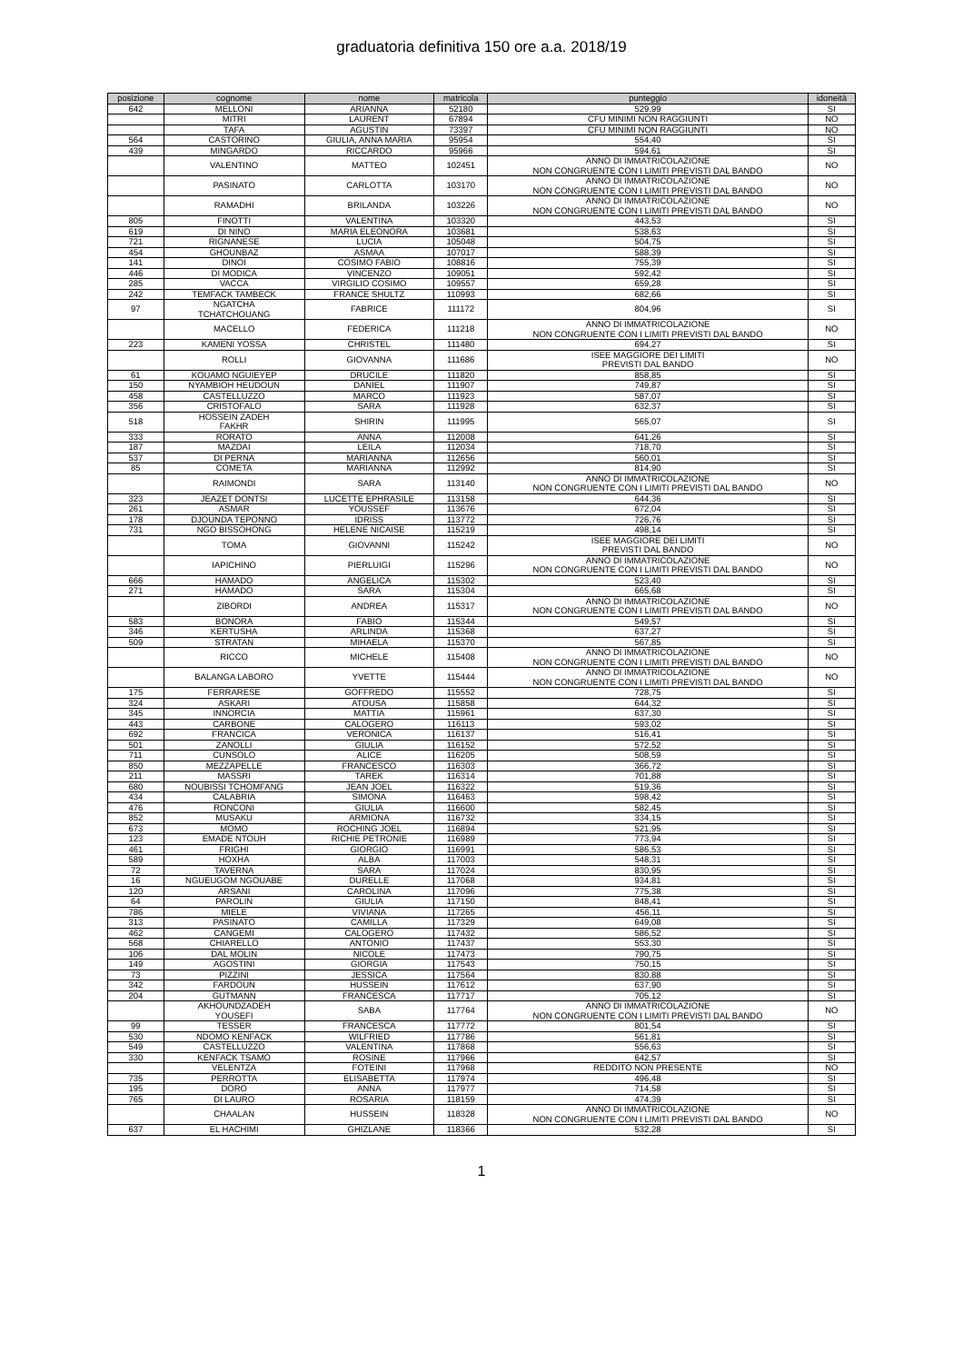graduatoria definitiva 150 ore a.a. 2018/19
| posizione | cognome | nome | matricola | punteggio | idoneità |
| --- | --- | --- | --- | --- | --- |
| 642 | MELLONI | ARIANNA | 52180 | 529,99 | SI |
| | MITRI | LAURENT | 67894 | CFU MINIMI NON RAGGIUNTI | NO |
| | TAFA | AGUSTIN | 73397 | CFU MINIMI NON RAGGIUNTI | NO |
| 564 | CASTORINO | GIULIA, ANNA MARIA | 95954 | 554,40 | SI |
| 439 | MINGARDO | RICCARDO | 95966 | 594,61 | SI |
| | VALENTINO | MATTEO | 102451 | ANNO DI IMMATRICOLAZIONE NON CONGRUENTE CON I LIMITI PREVISTI DAL BANDO | NO |
| | PASINATO | CARLOTTA | 103170 | ANNO DI IMMATRICOLAZIONE NON CONGRUENTE CON I LIMITI PREVISTI DAL BANDO | NO |
| | RAMADHI | BRILANDA | 103226 | ANNO DI IMMATRICOLAZIONE NON CONGRUENTE CON I LIMITI PREVISTI DAL BANDO | NO |
| 805 | FINOTTI | VALENTINA | 103320 | 443,53 | SI |
| 619 | DI NINO | MARIA ELEONORA | 103681 | 538,63 | SI |
| 721 | RIGNANESE | LUCIA | 105048 | 504,75 | SI |
| 454 | GHOUNBAZ | ASMAA | 107017 | 588,39 | SI |
| 141 | DINOI | COSIMO FABIO | 108816 | 755,39 | SI |
| 446 | DI MODICA | VINCENZO | 109051 | 592,42 | SI |
| 285 | VACCA | VIRGILIO COSIMO | 109557 | 659,28 | SI |
| 242 | TEMFACK TAMBECK | FRANCE SHULTZ | 110993 | 682,66 | SI |
| 97 | NGATCHA TCHATCHOUANG | FABRICE | 111172 | 804,96 | SI |
| | MACELLO | FEDERICA | 111218 | ANNO DI IMMATRICOLAZIONE NON CONGRUENTE CON I LIMITI PREVISTI DAL BANDO | NO |
| 223 | KAMENI YOSSA | CHRISTEL | 111480 | 694,27 | SI |
| | ROLLI | GIOVANNA | 111686 | ISEE MAGGIORE DEI LIMITI PREVISTI DAL BANDO | NO |
| 61 | KOUAMO NGUIEYEP | DRUCILE | 111820 | 858,85 | SI |
| 150 | NYAMBIOH HEUDOUN | DANIEL | 111907 | 749,87 | SI |
| 458 | CASTELLUZZO | MARCO | 111923 | 587,07 | SI |
| 356 | CRISTOFALO | SARA | 111928 | 632,37 | SI |
| 518 | HOSSEIN ZADEH FAKHR | SHIRIN | 111995 | 565,07 | SI |
| 333 | RORATO | ANNA | 112008 | 641,26 | SI |
| 187 | MAZDAI | LEILA | 112034 | 718,70 | SI |
| 537 | DI PERNA | MARIANNA | 112656 | 560,01 | SI |
| 85 | COMETA | MARIANNA | 112992 | 814,90 | SI |
| | RAIMONDI | SARA | 113140 | ANNO DI IMMATRICOLAZIONE NON CONGRUENTE CON I LIMITI PREVISTI DAL BANDO | NO |
| 323 | JEAZET DONTSI | LUCETTE EPHRASILE | 113158 | 644,36 | SI |
| 261 | ASMAR | YOUSSEF | 113676 | 672,04 | SI |
| 178 | DJOUNDA TEPONNO | IDRISS | 113772 | 726,76 | SI |
| 731 | NGO BISSOHONG | HELENE NICAISE | 115219 | 498,14 | SI |
| | TOMA | GIOVANNI | 115242 | ISEE MAGGIORE DEI LIMITI PREVISTI DAL BANDO | NO |
| | IAPICHINO | PIERLUIGI | 115296 | ANNO DI IMMATRICOLAZIONE NON CONGRUENTE CON I LIMITI PREVISTI DAL BANDO | NO |
| 666 | HAMADO | ANGELICA | 115302 | 523,40 | SI |
| 271 | HAMADO | SARA | 115304 | 665,68 | SI |
| | ZIBORDI | ANDREA | 115317 | ANNO DI IMMATRICOLAZIONE NON CONGRUENTE CON I LIMITI PREVISTI DAL BANDO | NO |
| 583 | BONORA | FABIO | 115344 | 549,57 | SI |
| 346 | KERTUSHA | ARLINDA | 115368 | 637,27 | SI |
| 509 | STRATAN | MIHAELA | 115370 | 567,85 | SI |
| | RICCO | MICHELE | 115408 | ANNO DI IMMATRICOLAZIONE NON CONGRUENTE CON I LIMITI PREVISTI DAL BANDO | NO |
| | BALANGA LABORO | YVETTE | 115444 | ANNO DI IMMATRICOLAZIONE NON CONGRUENTE CON I LIMITI PREVISTI DAL BANDO | NO |
| 175 | FERRARESE | GOFFREDO | 115552 | 728,75 | SI |
| 324 | ASKARI | ATOUSA | 115858 | 644,32 | SI |
| 345 | INNORCIA | MATTIA | 115961 | 637,30 | SI |
| 443 | CARBONE | CALOGERO | 116113 | 593,02 | SI |
| 692 | FRANCICA | VERONICA | 116137 | 516,41 | SI |
| 501 | ZANOLLI | GIULIA | 116152 | 572,52 | SI |
| 711 | CUNSOLO | ALICE | 116205 | 508,59 | SI |
| 850 | MEZZAPELLE | FRANCESCO | 116303 | 366,72 | SI |
| 211 | MASSRI | TAREK | 116314 | 701,88 | SI |
| 680 | NOUBISSI TCHOMFANG | JEAN JOEL | 116322 | 519,36 | SI |
| 434 | CALABRIA | SIMONA | 116463 | 598,42 | SI |
| 476 | RONCONI | GIULIA | 116600 | 582,45 | SI |
| 852 | MUSAKU | ARMIONA | 116732 | 334,15 | SI |
| 673 | MOMO | ROCHING JOEL | 116894 | 521,95 | SI |
| 123 | EMADE NTOUH | RICHIE PETRONIE | 116989 | 773,94 | SI |
| 461 | FRIGHI | GIORGIO | 116991 | 586,53 | SI |
| 589 | HOXHA | ALBA | 117003 | 548,31 | SI |
| 72 | TAVERNA | SARA | 117024 | 830,95 | SI |
| 16 | NGUEUGOM NGOUABE | DURELLE | 117068 | 934,81 | SI |
| 120 | ARSANI | CAROLINA | 117096 | 775,38 | SI |
| 64 | PAROLIN | GIULIA | 117150 | 848,41 | SI |
| 786 | MIELE | VIVIANA | 117265 | 456,11 | SI |
| 313 | PASINATO | CAMILLA | 117329 | 649,08 | SI |
| 462 | CANGEMI | CALOGERO | 117432 | 586,52 | SI |
| 568 | CHIARELLO | ANTONIO | 117437 | 553,30 | SI |
| 106 | DAL MOLIN | NICOLE | 117473 | 790,75 | SI |
| 149 | AGOSTINI | GIORGIA | 117543 | 750,15 | SI |
| 73 | PIZZINI | JESSICA | 117564 | 830,88 | SI |
| 342 | FARDOUN | HUSSEIN | 117612 | 637,90 | SI |
| 204 | GUTMANN | FRANCESCA | 117717 | 705,12 | SI |
| | AKHOUNDZADEH YOUSEFI | SABA | 117764 | ANNO DI IMMATRICOLAZIONE NON CONGRUENTE CON I LIMITI PREVISTI DAL BANDO | NO |
| 99 | TESSER | FRANCESCA | 117772 | 801,54 | SI |
| 530 | NDOMO KENFACK | WILFRIED | 117786 | 561,81 | SI |
| 549 | CASTELLUZZO | VALENTINA | 117868 | 556,63 | SI |
| 330 | KENFACK TSAMO | ROSINE | 117966 | 642,57 | SI |
| | VELENTZA | FOTEINI | 117968 | REDDITO NON PRESENTE | NO |
| 735 | PERROTTA | ELISABETTA | 117974 | 496,48 | SI |
| 195 | DORO | ANNA | 117977 | 714,58 | SI |
| 765 | DI LAURO | ROSARIA | 118159 | 474,39 | SI |
| | CHAALAN | HUSSEIN | 118328 | ANNO DI IMMATRICOLAZIONE NON CONGRUENTE CON I LIMITI PREVISTI DAL BANDO | NO |
| 637 | EL HACHIMI | GHIZLANE | 118366 | 532,28 | SI |
1